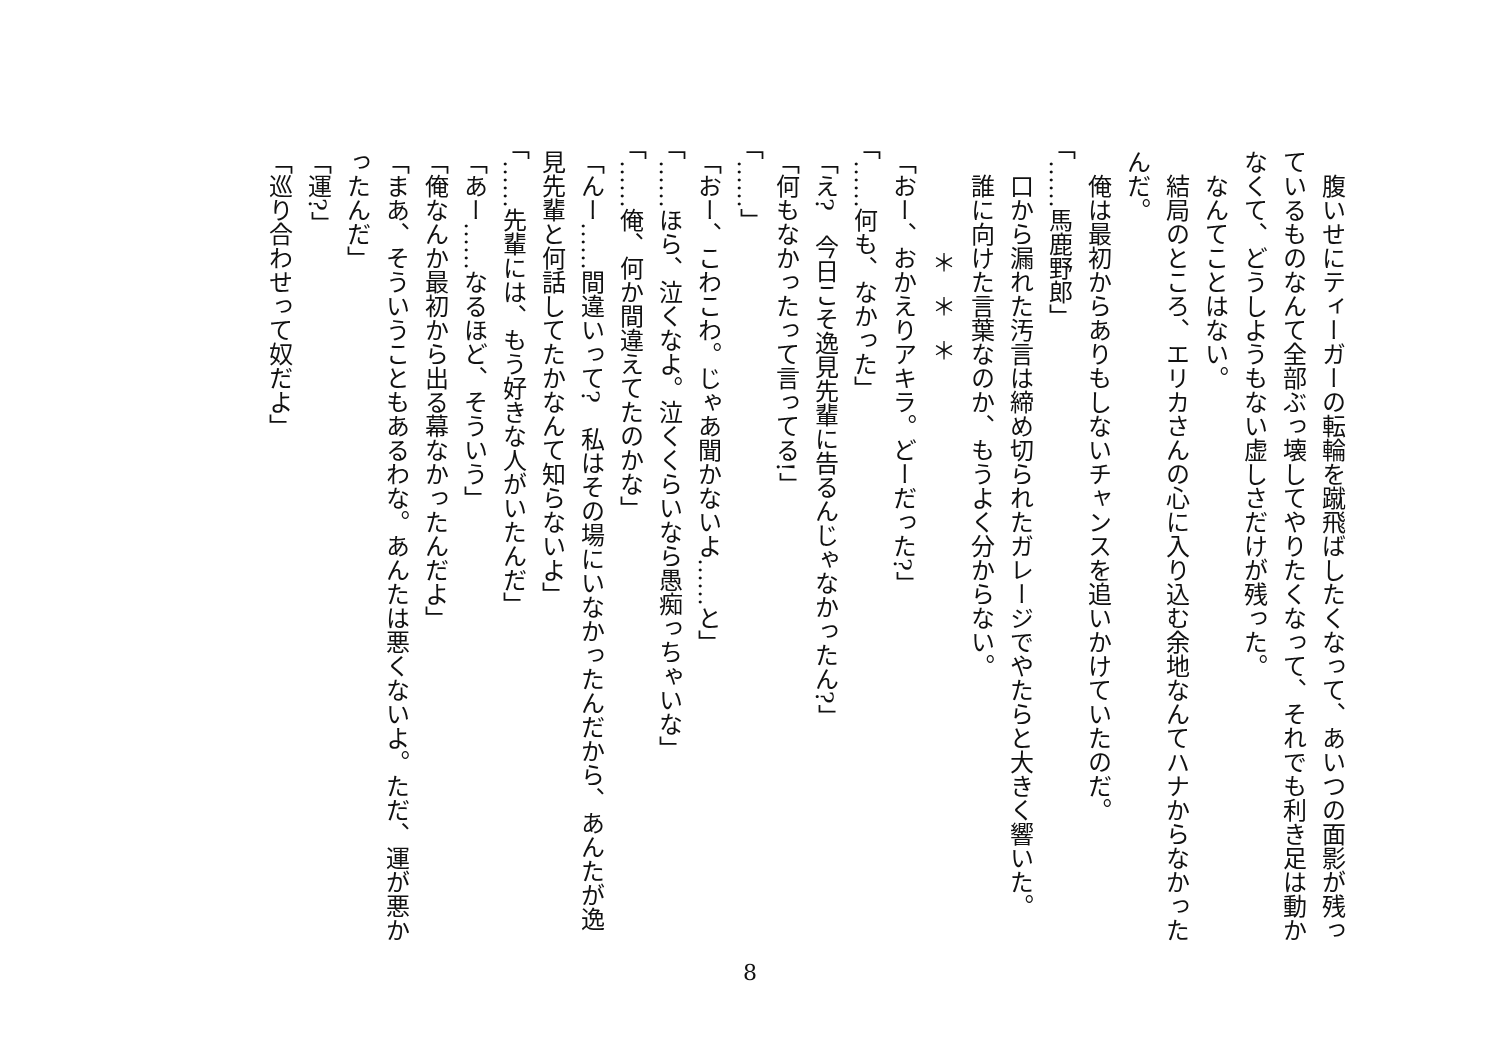腹いせにティーガーの転輪を蹴飛ばしたくなって、あいつの面影が残っているものなんて全部ぶっ壊してやりたくなって、それでも利き足は動かなくて、どうしようもない虚しさだけが残った。
　なんてことはない。
　結局のところ、エリカさんの心に入り込む余地なんてハナからなかったんだ。
　俺は最初からありもしないチャンスを追いかけていたのだ。
「……馬鹿野郎」
　口から漏れた汚言は締め切られたガレージでやたらと大きく響いた。
　誰に向けた言葉なのか、もうよく分からない。
＊＊＊
「おー、おかえりアキラ。どーだった?」
「……何も、なかった」
「え?　今日こそ逸見先輩に告るんじゃなかったん?」
「何もなかったって言ってる!」
「……」
「おー、こわこわ。じゃあ聞かないよ……と」
「……ほら、泣くなよ。泣くくらいなら愚痴っちゃいな」
「……俺、何か間違えてたのかな」
「んー……間違いって?　私はその場にいなかったんだから、あんたが逸見先輩と何話してたかなんて知らないよ」
「……先輩には、もう好きな人がいたんだ」
「あー……なるほど、そういう」
「俺なんか最初から出る幕なかったんだよ」
「まあ、そういうこともあるわな。あんたは悪くないよ。ただ、運が悪かったんだ」
「運?」
「巡り合わせって奴だよ」
8